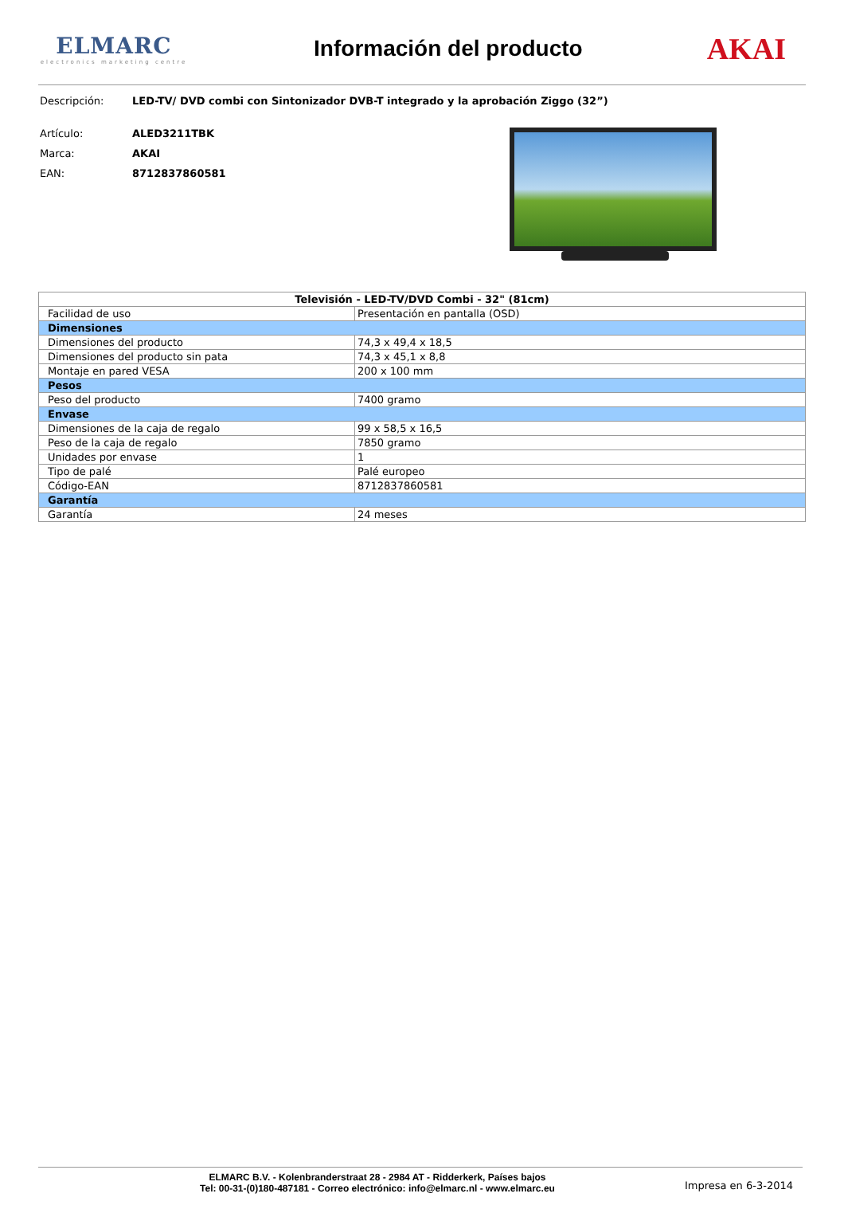ELMARC
electronics marketing centre
Información del producto
AKAI
Descripción: LED-TV/ DVD combi con Sintonizador DVB-T integrado y la aprobación Ziggo (32”)
Artículo: ALED3211TBK
Marca: AKAI
EAN: 8712837860581
| Televisión - LED-TV/DVD Combi - 32" (81cm) | |
| --- | --- |
| Facilidad de uso | Presentación en pantalla (OSD) |
| Dimensiones | |
| Dimensiones del producto | 74,3 x 49,4 x 18,5 |
| Dimensiones del producto sin pata | 74,3 x 45,1 x 8,8 |
| Montaje en pared VESA | 200 x 100 mm |
| Pesos | |
| Peso del producto | 7400 gramo |
| Envase | |
| Dimensiones de la caja de regalo | 99 x 58,5 x 16,5 |
| Peso de la caja de regalo | 7850 gramo |
| Unidades por envase | 1 |
| Tipo de palé | Palé europeo |
| Código-EAN | 8712837860581 |
| Garantía | |
| Garantía | 24 meses |
ELMARC B.V. - Kolenbranderstraat 28 - 2984 AT - Ridderkerk, Países bajos
Tel: 00-31-(0)180-487181 - Correo electrónico: info@elmarc.nl - www.elmarc.eu
Impresa en 6-3-2014